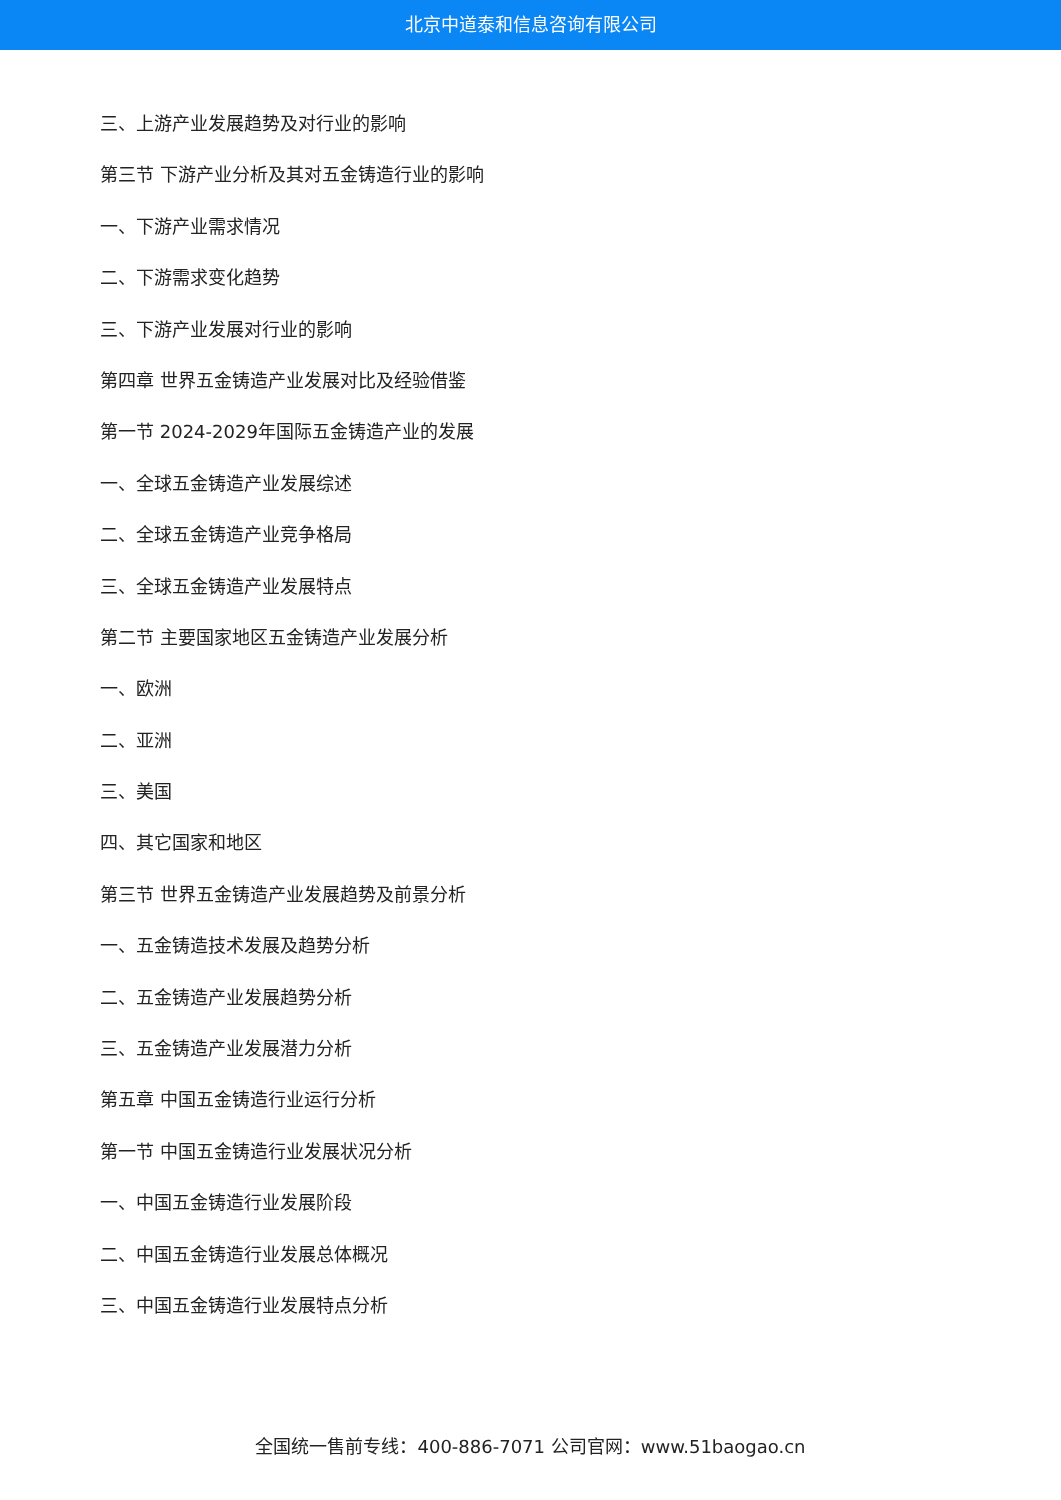北京中道泰和信息咨询有限公司
三、上游产业发展趋势及对行业的影响
第三节 下游产业分析及其对五金铸造行业的影响
一、下游产业需求情况
二、下游需求变化趋势
三、下游产业发展对行业的影响
第四章 世界五金铸造产业发展对比及经验借鉴
第一节 2024-2029年国际五金铸造产业的发展
一、全球五金铸造产业发展综述
二、全球五金铸造产业竞争格局
三、全球五金铸造产业发展特点
第二节 主要国家地区五金铸造产业发展分析
一、欧洲
二、亚洲
三、美国
四、其它国家和地区
第三节 世界五金铸造产业发展趋势及前景分析
一、五金铸造技术发展及趋势分析
二、五金铸造产业发展趋势分析
三、五金铸造产业发展潜力分析
第五章 中国五金铸造行业运行分析
第一节 中国五金铸造行业发展状况分析
一、中国五金铸造行业发展阶段
二、中国五金铸造行业发展总体概况
三、中国五金铸造行业发展特点分析
全国统一售前专线：400-886-7071 公司官网：www.51baogao.cn